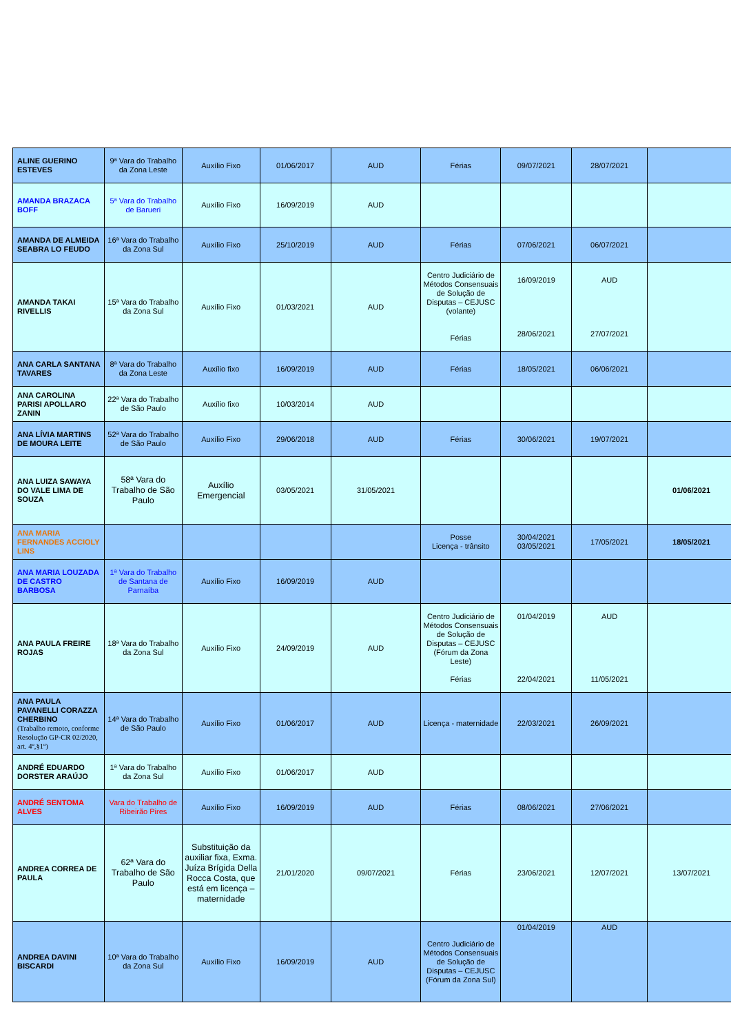| ALINE GUERINO ESTEVES | 9ª Vara do Trabalho da Zona Leste | Auxílio Fixo | 01/06/2017 | AUD | Férias | 09/07/2021 | 28/07/2021 | |
| AMANDA BRAZACA BOFF | 5ª Vara do Trabalho de Barueri | Auxílio Fixo | 16/09/2019 | AUD | | | | |
| AMANDA DE ALMEIDA SEABRA LO FEUDO | 16ª Vara do Trabalho da Zona Sul | Auxílio Fixo | 25/10/2019 | AUD | Férias | 07/06/2021 | 06/07/2021 | |
| AMANDA TAKAI RIVELLIS | 15ª Vara do Trabalho da Zona Sul | Auxílio Fixo | 01/03/2021 | AUD | Centro Judiciário de Métodos Consensuais de Solução de Disputas – CEJUSC (volante) Férias | 16/09/2019 28/06/2021 | AUD 27/07/2021 | |
| ANA CARLA SANTANA TAVARES | 8ª Vara do Trabalho da Zona Leste | Auxílio fixo | 16/09/2019 | AUD | Férias | 18/05/2021 | 06/06/2021 | |
| ANA CAROLINA PARISI APOLLARO ZANIN | 22ª Vara do Trabalho de São Paulo | Auxílio fixo | 10/03/2014 | AUD | | | | |
| ANA LÍVIA MARTINS DE MOURA LEITE | 52ª Vara do Trabalho de São Paulo | Auxílio Fixo | 29/06/2018 | AUD | Férias | 30/06/2021 | 19/07/2021 | |
| ANA LUIZA SAWAYA DO VALE LIMA DE SOUZA | 58ª Vara do Trabalho de São Paulo | Auxílio Emergencial | 03/05/2021 | 31/05/2021 | | | | 01/06/2021 |
| ANA MARIA FERNANDES ACCIOLY LINS | | | | | Posse Licença - trânsito | 30/04/2021 03/05/2021 | 17/05/2021 | 18/05/2021 |
| ANA MARIA LOUZADA DE CASTRO BARBOSA | 1ª Vara do Trabalho de Santana de Parnaíba | Auxílio Fixo | 16/09/2019 | AUD | | | | |
| ANA PAULA FREIRE ROJAS | 18ª Vara do Trabalho da Zona Sul | Auxílio Fixo | 24/09/2019 | AUD | Centro Judiciário de Métodos Consensuais de Solução de Disputas – CEJUSC (Fórum da Zona Leste) Férias | 01/04/2019 22/04/2021 | AUD 11/05/2021 | |
| ANA PAULA PAVANELLI CORAZZA CHERBINO (Trabalho remoto, conforme Resolução GP-CR 02/2020, art. 4º,§1º) | 14ª Vara do Trabalho de São Paulo | Auxílio Fixo | 01/06/2017 | AUD | Licença - maternidade | 22/03/2021 | 26/09/2021 | |
| ANDRÉ EDUARDO DORSTER ARAÚJO | 1ª Vara do Trabalho da Zona Sul | Auxílio Fixo | 01/06/2017 | AUD | | | | |
| ANDRÉ SENTOMA ALVES | Vara do Trabalho de Ribeirão Pires | Auxílio Fixo | 16/09/2019 | AUD | Férias | 08/06/2021 | 27/06/2021 | |
| ANDREA CORREA DE PAULA | 62ª Vara do Trabalho de São Paulo | Substituição da auxiliar fixa, Exma. Juíza Brígida Della Rocca Costa, que está em licença – maternidade | 21/01/2020 | 09/07/2021 | Férias | 23/06/2021 | 12/07/2021 | 13/07/2021 |
| ANDREA DAVINI BISCARDI | 10ª Vara do Trabalho da Zona Sul | Auxílio Fixo | 16/09/2019 | AUD | Centro Judiciário de Métodos Consensuais de Solução de Disputas – CEJUSC (Fórum da Zona Sul) | 01/04/2019 | AUD | |